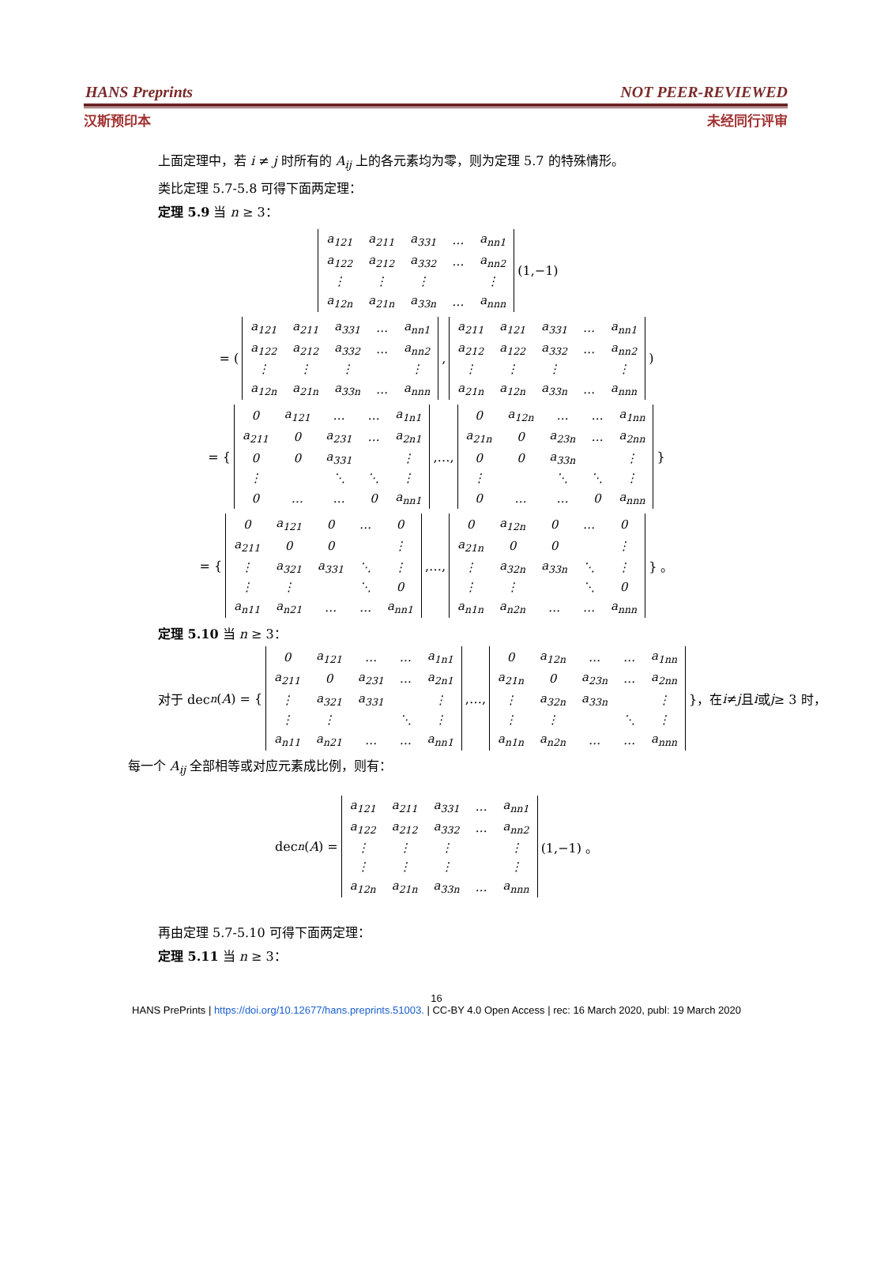HANS Preprints NOT PEER-REVIEWED
汉斯预印本 未经同行评审
上面定理中，若 i ≠ j 时所有的 A<sub>ij</sub> 上的各元素均为零，则为定理 5.7 的特殊情形。
类比定理 5.7-5.8 可得下面两定理：
定理 5.9 当 n ≥ 3：
| a<sub>121</sub> | a<sub>211</sub> | a<sub>331</sub> | … | a<sub>nn1</sub> |
| a<sub>122</sub> | a<sub>212</sub> | a<sub>332</sub> | … | a<sub>nn2</sub> |
| ⋮ | ⋮ | ⋮ | | ⋮ |
| a<sub>12n</sub> | a<sub>21n</sub> | a<sub>33n</sub> | … | a<sub>nnn</sub> |
(1,−1)
= (
| a<sub>121</sub> | a<sub>211</sub> | a<sub>331</sub> | … | a<sub>nn1</sub> |
| a<sub>122</sub> | a<sub>212</sub> | a<sub>332</sub> | … | a<sub>nn2</sub> |
| ⋮ | ⋮ | ⋮ | | ⋮ |
| a<sub>12n</sub> | a<sub>21n</sub> | a<sub>33n</sub> | … | a<sub>nnn</sub> |
,
| a<sub>211</sub> | a<sub>121</sub> | a<sub>331</sub> | … | a<sub>nn1</sub> |
| a<sub>212</sub> | a<sub>122</sub> | a<sub>332</sub> | … | a<sub>nn2</sub> |
| ⋮ | ⋮ | ⋮ | | ⋮ |
| a<sub>21n</sub> | a<sub>12n</sub> | a<sub>33n</sub> | … | a<sub>nnn</sub> |
)
= {
| 0 | a<sub>121</sub> | … | … | a<sub>1n1</sub> |
| a<sub>211</sub> | 0 | a<sub>231</sub> | … | a<sub>2n1</sub> |
| 0 | 0 | a<sub>331</sub> | | ⋮ |
| ⋮ | | ⋱ | ⋱ | ⋮ |
| 0 | … | … | 0 | a<sub>nn1</sub> |
,…,
| 0 | a<sub>12n</sub> | … | … | a<sub>1nn</sub> |
| a<sub>21n</sub> | 0 | a<sub>23n</sub> | … | a<sub>2nn</sub> |
| 0 | 0 | a<sub>33n</sub> | | ⋮ |
| ⋮ | | ⋱ | ⋱ | ⋮ |
| 0 | … | … | 0 | a<sub>nnn</sub> |
}
= {
| 0 | a<sub>121</sub> | 0 | … | 0 |
| a<sub>211</sub> | 0 | 0 | | ⋮ |
| ⋮ | a<sub>321</sub> | a<sub>331</sub> | ⋱ | ⋮ |
| ⋮ | ⋮ | | ⋱ | 0 |
| a<sub>n11</sub> | a<sub>n21</sub> | … | … | a<sub>nn1</sub> |
,…,
| 0 | a<sub>12n</sub> | 0 | … | 0 |
| a<sub>21n</sub> | 0 | 0 | | ⋮ |
| ⋮ | a<sub>32n</sub> | a<sub>33n</sub> | ⋱ | ⋮ |
| ⋮ | ⋮ | | ⋱ | 0 |
| a<sub>n1n</sub> | a<sub>n2n</sub> | … | … | a<sub>nnn</sub> |
} 。
定理 5.10 当 n ≥ 3：
对于 dec<sub>n</sub> (A) = {
| 0 | a<sub>121</sub> | … | … | a<sub>1n1</sub> |
| a<sub>211</sub> | 0 | a<sub>231</sub> | … | a<sub>2n1</sub> |
| ⋮ | a<sub>321</sub> | a<sub>331</sub> | | ⋮ |
| ⋮ | ⋮ | | ⋱ | ⋮ |
| a<sub>n11</sub> | a<sub>n21</sub> | … | … | a<sub>nn1</sub> |
,…,
| 0 | a<sub>12n</sub> | … | … | a<sub>1nn</sub> |
| a<sub>21n</sub> | 0 | a<sub>23n</sub> | … | a<sub>2nn</sub> |
| ⋮ | a<sub>32n</sub> | a<sub>33n</sub> | | ⋮ |
| ⋮ | ⋮ | | ⋱ | ⋮ |
| a<sub>n1n</sub> | a<sub>n2n</sub> | … | … | a<sub>nnn</sub> |
}，在 i ≠ j 且 i 或 j ≥ 3 时，
每一个 A<sub>ij</sub> 全部相等或对应元素成比例，则有：
dec<sub>n</sub> (A) =
| a<sub>121</sub> | a<sub>211</sub> | a<sub>331</sub> | … | a<sub>nn1</sub> |
| a<sub>122</sub> | a<sub>212</sub> | a<sub>332</sub> | … | a<sub>nn2</sub> |
| ⋮ | ⋮ | ⋮ | | ⋮ |
| ⋮ | ⋮ | ⋮ | | ⋮ |
| a<sub>12n</sub> | a<sub>21n</sub> | a<sub>33n</sub> | … | a<sub>nnn</sub> |
(1,−1) 。
再由定理 5.7-5.10 可得下面两定理：
定理 5.11 当 n ≥ 3：
16
HANS PrePrints | https://doi.org/10.12677/hans.preprints.51003. | CC-BY 4.0 Open Access | rec: 16 March 2020, publ: 19 March 2020